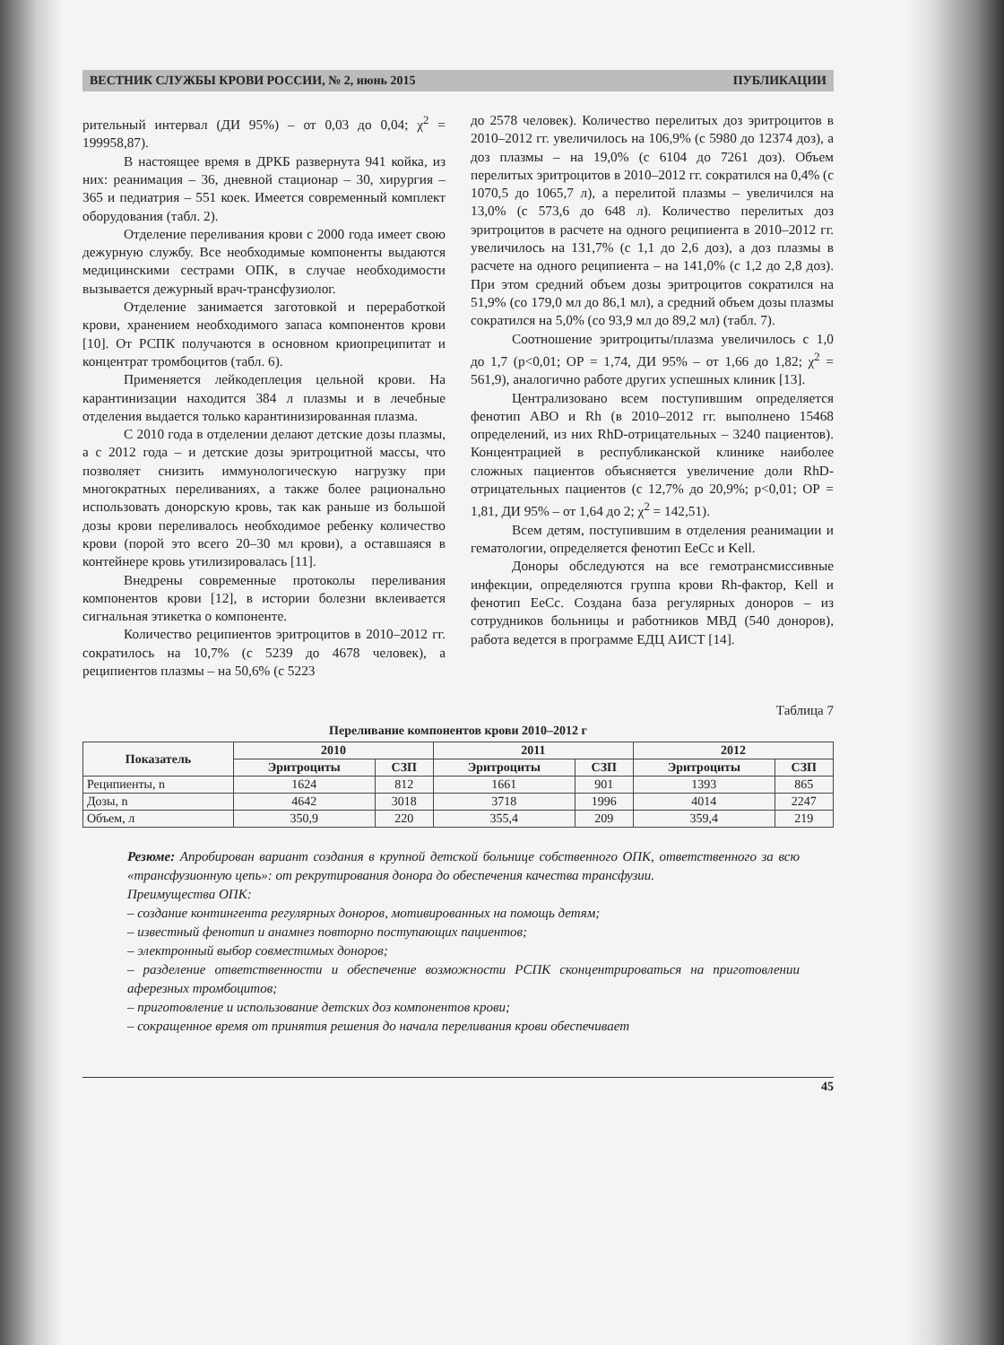ВЕСТНИК СЛУЖБЫ КРОВИ РОССИИ, № 2, июнь 2015 ПУБЛИКАЦИИ
рительный интервал (ДИ 95%) – от 0,03 до 0,04; χ<sup>2</sup> = 199958,87).
В настоящее время в ДРКБ развернута 941 койка, из них: реанимация – 36, дневной стационар – 30, хирургия – 365 и педиатрия – 551 коек. Имеется современный комплект оборудования (табл. 2).
Отделение переливания крови с 2000 года имеет свою дежурную службу. Все необходимые компоненты выдаются медицинскими сестрами ОПК, в случае необходимости вызывается дежурный врач-трансфузиолог.
Отделение занимается заготовкой и переработкой крови, хранением необходимого запаса компонентов крови [10]. От РСПК получаются в основном криопреципитат и концентрат тромбоцитов (табл. 6).
Применяется лейкодеплеция цельной крови. На карантинизации находится 384 л плазмы и в лечебные отделения выдается только карантинизированная плазма.
С 2010 года в отделении делают детские дозы плазмы, а с 2012 года – и детские дозы эритроцитной массы, что позволяет снизить иммунологическую нагрузку при многократных переливаниях, а также более рационально использовать донорскую кровь, так как раньше из большой дозы крови переливалось необходимое ребенку количество крови (порой это всего 20–30 мл крови), а оставшаяся в контейнере кровь утилизировалась [11].
Внедрены современные протоколы переливания компонентов крови [12], в истории болезни вклеивается сигнальная этикетка о компоненте.
Количество реципиентов эритроцитов в 2010–2012 гг. сократилось на 10,7% (с 5239 до 4678 человек), а реципиентов плазмы – на 50,6% (с 5223
до 2578 человек). Количество перелитых доз эритроцитов в 2010–2012 гг. увеличилось на 106,9% (с 5980 до 12374 доз), а доз плазмы – на 19,0% (с 6104 до 7261 доз). Объем перелитых эритроцитов в 2010–2012 гг. сократился на 0,4% (с 1070,5 до 1065,7 л), а перелитой плазмы – увеличился на 13,0% (с 573,6 до 648 л). Количество перелитых доз эритроцитов в расчете на одного реципиента в 2010–2012 гг. увеличилось на 131,7% (с 1,1 до 2,6 доз), а доз плазмы в расчете на одного реципиента – на 141,0% (с 1,2 до 2,8 доз). При этом средний объем дозы эритроцитов сократился на 51,9% (со 179,0 мл до 86,1 мл), а средний объем дозы плазмы сократился на 5,0% (со 93,9 мл до 89,2 мл) (табл. 7).
Соотношение эритроциты/плазма увеличилось с 1,0 до 1,7 (p<0,01; ОР = 1,74, ДИ 95% – от 1,66 до 1,82; χ<sup>2</sup> = 561,9), аналогично работе других успешных клиник [13].
Централизовано всем поступившим определяется фенотип АВО и Rh (в 2010–2012 гг. выполнено 15468 определений, из них RhD-отрицательных – 3240 пациентов). Концентрацией в республиканской клинике наиболее сложных пациентов объясняется увеличение доли RhD-отрицательных пациентов (с 12,7% до 20,9%; p<0,01; ОР = 1,81, ДИ 95% – от 1,64 до 2; χ<sup>2</sup> = 142,51).
Всем детям, поступившим в отделения реанимации и гематологии, определяется фенотип ЕеСс и Kell.
Доноры обследуются на все гемотрансмиссивные инфекции, определяются группа крови Rh-фактор, Kell и фенотип ЕеСс. Создана база регулярных доноров – из сотрудников больницы и работников МВД (540 доноров), работа ведется в программе ЕДЦ АИСТ [14].
Таблица 7
Переливание компонентов крови 2010–2012 г
| Показатель | 2010 | | 2011 | | 2012 | |
| --- | --- | --- | --- | --- | --- | --- |
| | Эритроциты | СЗП | Эритроциты | СЗП | Эритроциты | СЗП |
| Реципиенты, n | 1624 | 812 | 1661 | 901 | 1393 | 865 |
| Дозы, n | 4642 | 3018 | 3718 | 1996 | 4014 | 2247 |
| Объем, л | 350,9 | 220 | 355,4 | 209 | 359,4 | 219 |
Резюме: Апробирован вариант создания в крупной детской больнице собственного ОПК, ответственного за всю «трансфузионную цепь»: от рекрутирования донора до обеспечения качества трансфузии.
Преимущества ОПК:
– создание контингента регулярных доноров, мотивированных на помощь детям;
– известный фенотип и анамнез повторно поступающих пациентов;
– электронный выбор совместимых доноров;
– разделение ответственности и обеспечение возможности РСПК сконцентрироваться на приготовлении аферезных тромбоцитов;
– приготовление и использование детских доз компонентов крови;
– сокращенное время от принятия решения до начала переливания крови обеспечивает
45